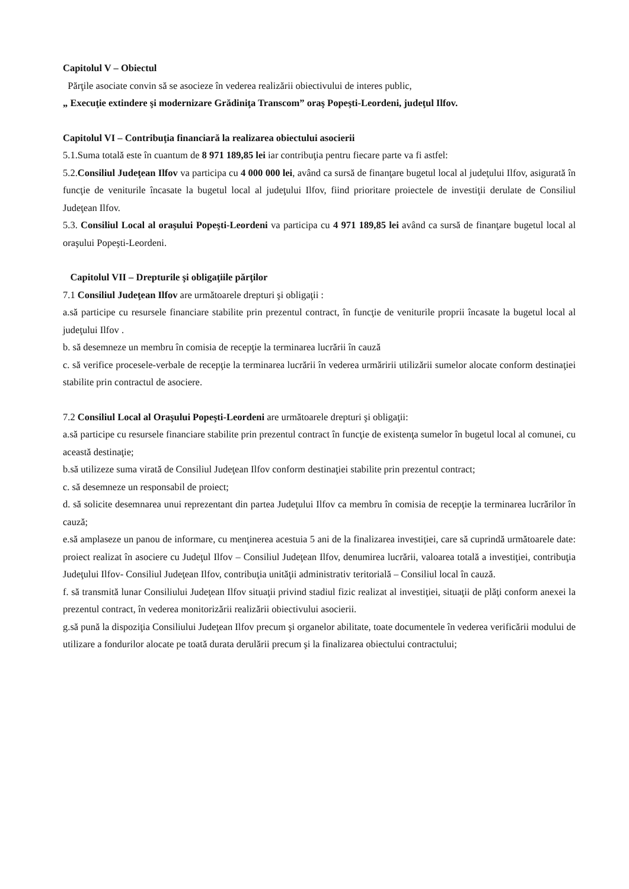Capitolul V – Obiectul
Părţile asociate convin să se asocieze în vederea realizării obiectivului de interes public,
„ Execuţie extindere şi modernizare Grădiniţa Transcom” oraş Popeşti-Leordeni, judeţul Ilfov.
Capitolul VI – Contribuţia financiară la realizarea obiectului asocierii
5.1.Suma totală este în cuantum de 8 971 189,85 lei iar contribuţia pentru fiecare parte va fi astfel:
5.2.Consiliul Judeţean Ilfov va participa cu 4 000 000 lei, având ca sursă de finanţare bugetul local al judeţului Ilfov, asigurată în funcţie de veniturile încasate la bugetul local al judeţului Ilfov, fiind prioritare proiectele de investiţii derulate de Consiliul Judeţean Ilfov.
5.3. Consiliul Local al oraşului Popeşti-Leordeni va participa cu 4 971 189,85 lei având ca sursă de finanţare bugetul local al oraşului Popeşti-Leordeni.
Capitolul VII – Drepturile şi obligaţiile părţilor
7.1 Consiliul Judeţean Ilfov are următoarele drepturi şi obligaţii :
a.să participe cu resursele financiare stabilite prin prezentul contract, în funcţie de veniturile proprii încasate la bugetul local al judeţului Ilfov .
b. să desemneze un membru în comisia de recepţie la terminarea lucrării în cauză
c. să verifice procesele-verbale de recepţie la terminarea lucrării în vederea urmăririi utilizării sumelor alocate conform destinaţiei stabilite prin contractul de asociere.
7.2 Consiliul Local al Oraşului Popeşti-Leordeni are următoarele drepturi şi obligaţii:
a.să participe cu resursele financiare stabilite prin prezentul contract în funcţie de existenţa sumelor în bugetul local al comunei, cu această destinaţie;
b.să utilizeze suma virată de Consiliul Judeţean Ilfov conform destinaţiei stabilite prin prezentul contract;
c. să desemneze un responsabil de proiect;
d. să solicite desemnarea unui reprezentant din partea Judeţului Ilfov ca membru în comisia de recepţie la terminarea lucrărilor în cauză;
e.să amplaseze un panou de informare, cu menţinerea acestuia 5 ani de la finalizarea investiţiei, care să cuprindă următoarele date: proiect realizat în asociere cu Judeţul Ilfov – Consiliul Judeţean Ilfov, denumirea lucrării, valoarea totală a investiţiei, contribuţia Judeţului Ilfov- Consiliul Judeţean Ilfov, contribuţia unităţii administrativ teritorială – Consiliul local în cauză.
f. să transmită lunar Consiliului Judeţean Ilfov situaţii privind stadiul fizic realizat al investiţiei, situaţii de plăţi conform anexei la prezentul contract, în vederea monitorizării realizării obiectivului asocierii.
g.să pună la dispoziţia Consiliului Judeţean Ilfov precum şi organelor abilitate, toate documentele în vederea verificării modului de utilizare a fondurilor alocate pe toată durata derulării precum şi la finalizarea obiectului contractului;